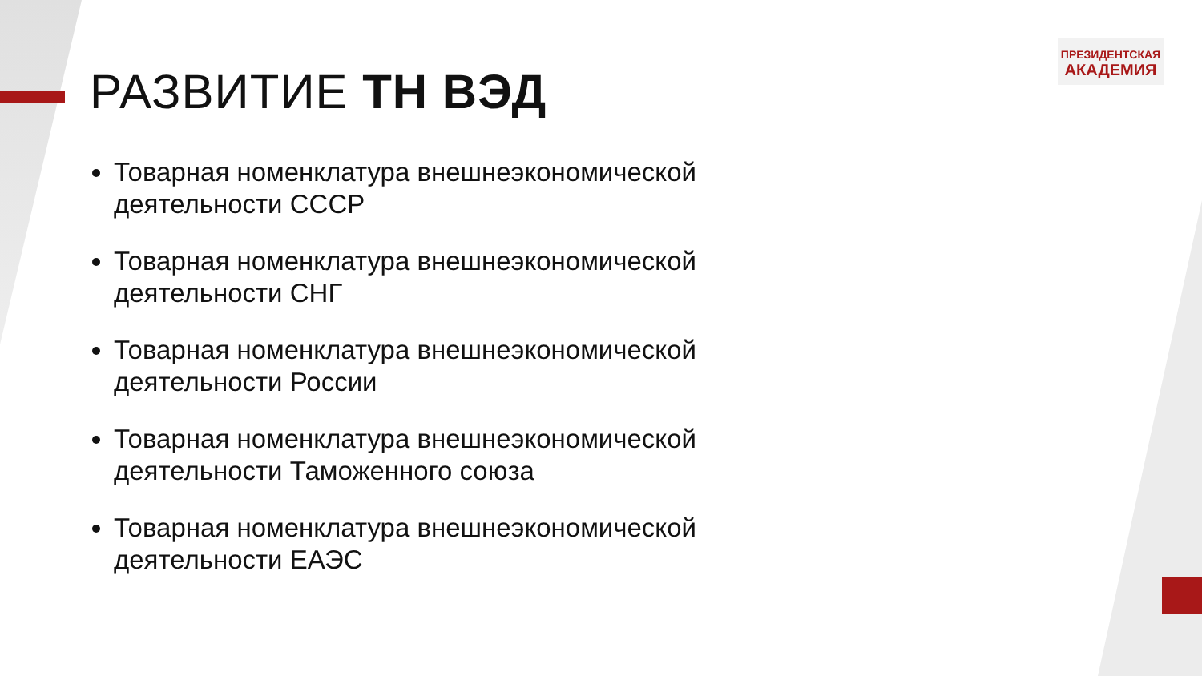ПРЕЗИДЕНТСКАЯ
АКАДЕМИЯ
РАЗВИТИЕ ТН ВЭД
Товарная номенклатура внешнеэкономической деятельности СССР
Товарная номенклатура внешнеэкономической деятельности СНГ
Товарная номенклатура внешнеэкономической деятельности России
Товарная номенклатура внешнеэкономической деятельности Таможенного союза
Товарная номенклатура внешнеэкономической деятельности ЕАЭС